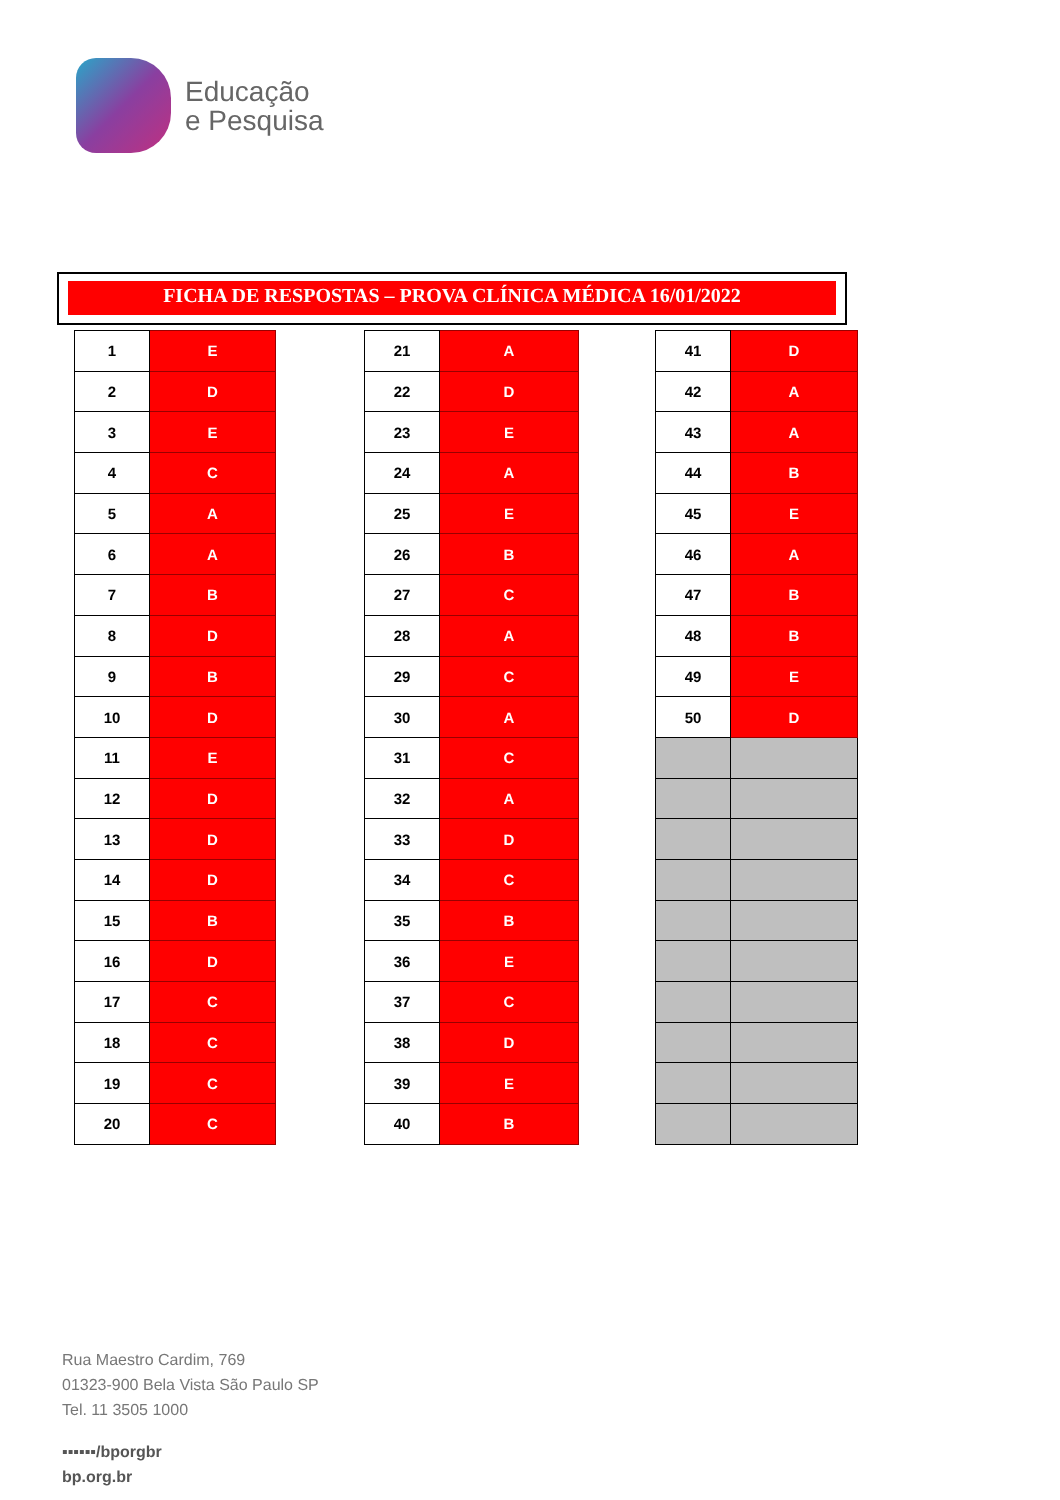Educação
e Pesquisa
FICHA DE RESPOSTAS – PROVA CLÍNICA MÉDICA 16/01/2022
| 1 | E |
| 2 | D |
| 3 | E |
| 4 | C |
| 5 | A |
| 6 | A |
| 7 | B |
| 8 | D |
| 9 | B |
| 10 | D |
| 11 | E |
| 12 | D |
| 13 | D |
| 14 | D |
| 15 | B |
| 16 | D |
| 17 | C |
| 18 | C |
| 19 | C |
| 20 | C |
| 21 | A |
| 22 | D |
| 23 | E |
| 24 | A |
| 25 | E |
| 26 | B |
| 27 | C |
| 28 | A |
| 29 | C |
| 30 | A |
| 31 | C |
| 32 | A |
| 33 | D |
| 34 | C |
| 35 | B |
| 36 | E |
| 37 | C |
| 38 | D |
| 39 | E |
| 40 | B |
| 41 | D |
| 42 | A |
| 43 | A |
| 44 | B |
| 45 | E |
| 46 | A |
| 47 | B |
| 48 | B |
| 49 | E |
| 50 | D |
Rua Maestro Cardim, 769
01323-900 Bela Vista São Paulo SP
Tel. 11 3505 1000
▪▪▪▪▪▪/bporgbr
bp.org.br